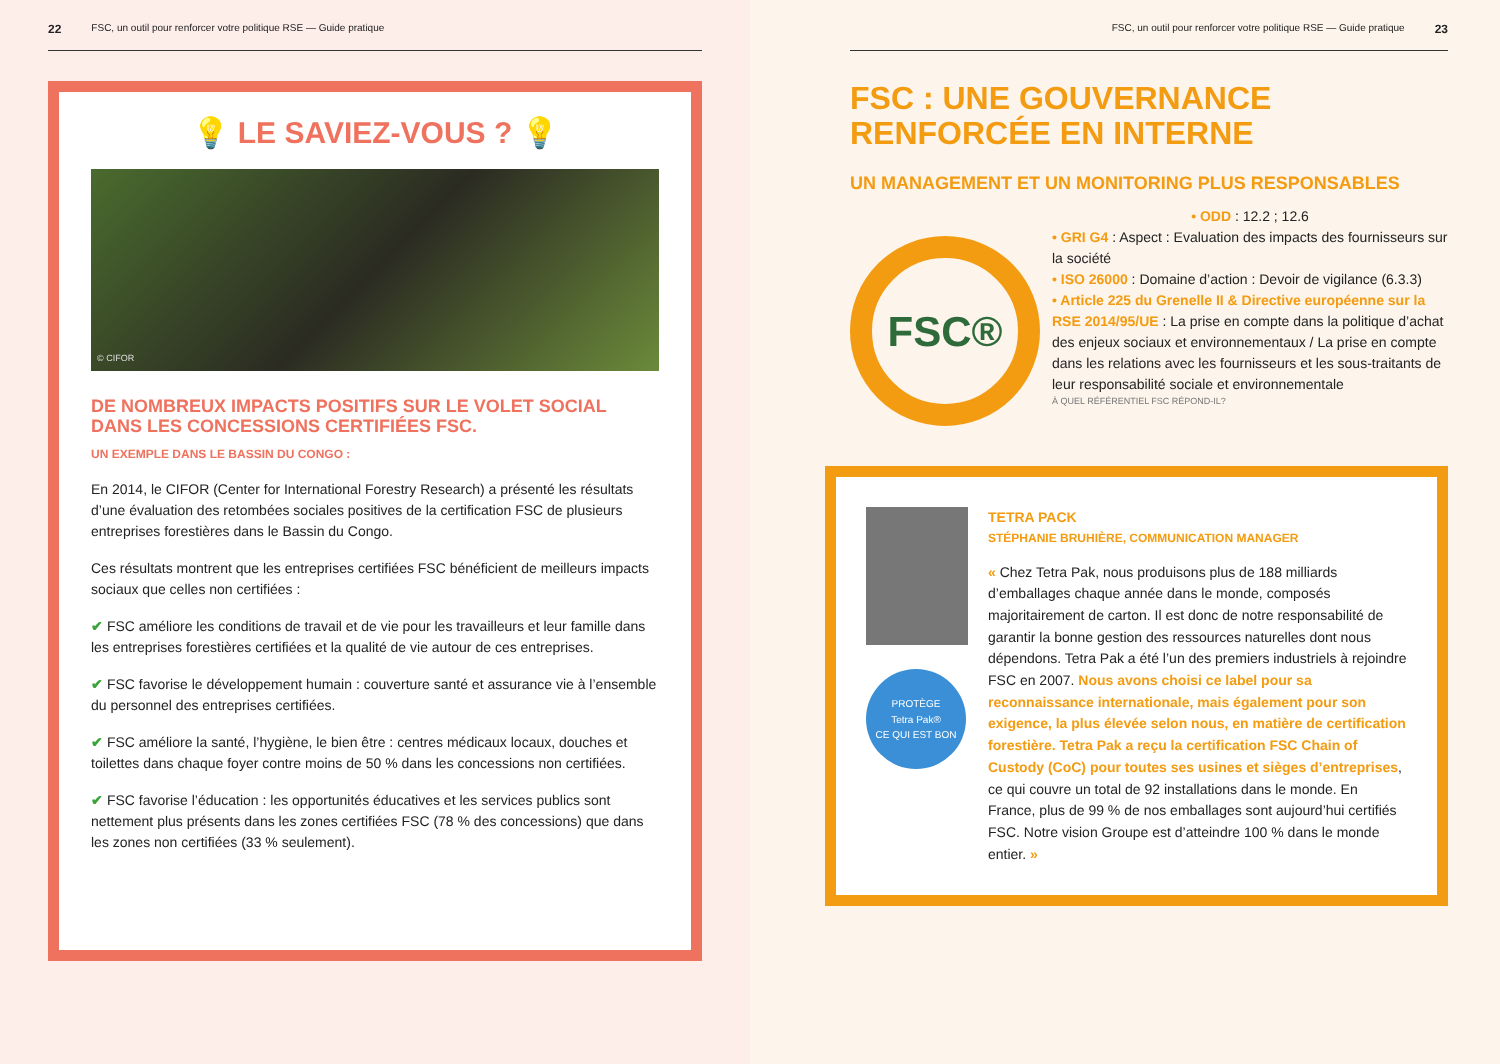22 FSC, un outil pour renforcer votre politique RSE — Guide pratique
💡 LE SAVIEZ-VOUS ? 💡
© CIFOR
DE NOMBREUX IMPACTS POSITIFS SUR LE VOLET SOCIAL DANS LES CONCESSIONS CERTIFIÉES FSC.
UN EXEMPLE DANS LE BASSIN DU CONGO :
En 2014, le CIFOR (Center for International Forestry Research) a présenté les résultats d’une évaluation des retombées sociales positives de la certification FSC de plusieurs entreprises forestières dans le Bassin du Congo.
Ces résultats montrent que les entreprises certifiées FSC bénéficient de meilleurs impacts sociaux que celles non certifiées :
✔ FSC améliore les conditions de travail et de vie pour les travailleurs et leur famille dans les entreprises forestières certifiées et la qualité de vie autour de ces entreprises.
✔ FSC favorise le développement humain : couverture santé et assurance vie à l’ensemble du personnel des entreprises certifiées.
✔ FSC améliore la santé, l’hygiène, le bien être : centres médicaux locaux, douches et toilettes dans chaque foyer contre moins de 50 % dans les concessions non certifiées.
✔ FSC favorise l’éducation : les opportunités éducatives et les services publics sont nettement plus présents dans les zones certifiées FSC (78 % des concessions) que dans les zones non certifiées (33 % seulement).
FSC, un outil pour renforcer votre politique RSE — Guide pratique 23
FSC : UNE GOUVERNANCE RENFORCÉE EN INTERNE
UN MANAGEMENT ET UN MONITORING PLUS RESPONSABLES
FSC®
• ODD : 12.2 ; 12.6
• GRI G4 : Aspect : Evaluation des impacts des fournisseurs sur la société
• ISO 26000 : Domaine d’action : Devoir de vigilance (6.3.3)
• Article 225 du Grenelle II & Directive européenne sur la RSE 2014/95/UE : La prise en compte dans la politique d’achat des enjeux sociaux et environnementaux / La prise en compte dans les relations avec les fournisseurs et les sous-traitants de leur responsabilité sociale et environnementale
À QUEL RÉFÉRENTIEL FSC RÉPOND-IL?
PROTÈGE
Tetra Pak®
CE QUI EST BON
TETRA PACK
STÉPHANIE BRUHIÈRE, COMMUNICATION MANAGER
« Chez Tetra Pak, nous produisons plus de 188 milliards d’emballages chaque année dans le monde, composés majoritairement de carton. Il est donc de notre responsabilité de garantir la bonne gestion des ressources naturelles dont nous dépendons. Tetra Pak a été l’un des premiers industriels à rejoindre FSC en 2007. Nous avons choisi ce label pour sa reconnaissance internationale, mais également pour son exigence, la plus élevée selon nous, en matière de certification forestière. Tetra Pak a reçu la certification FSC Chain of Custody (CoC) pour toutes ses usines et sièges d’entreprises, ce qui couvre un total de 92 installations dans le monde. En France, plus de 99 % de nos emballages sont aujourd’hui certifiés FSC. Notre vision Groupe est d’atteindre 100 % dans le monde entier. »